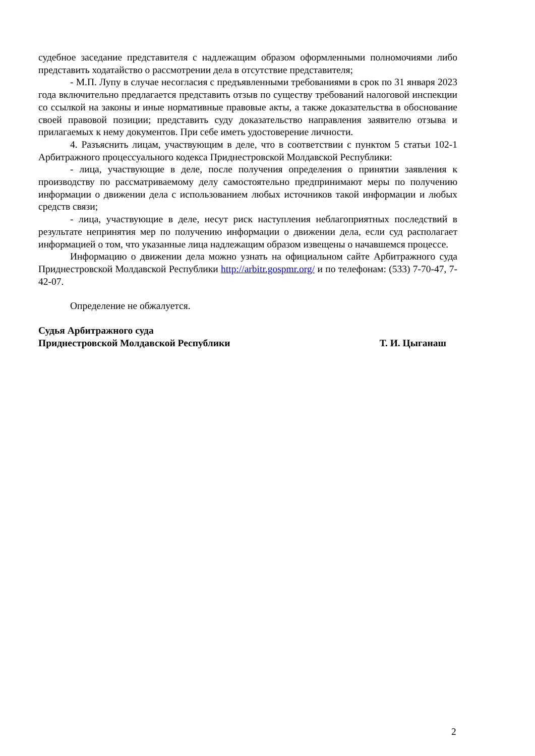судебное заседание представителя с надлежащим образом оформленными полномочиями либо представить ходатайство о рассмотрении дела в отсутствие представителя;
- М.П. Лупу в случае несогласия с предъявленными требованиями в срок по 31 января 2023 года включительно предлагается представить отзыв по существу требований налоговой инспекции со ссылкой на законы и иные нормативные правовые акты, а также доказательства в обоснование своей правовой позиции; представить суду доказательство направления заявителю отзыва и прилагаемых к нему документов. При себе иметь удостоверение личности.
4. Разъяснить лицам, участвующим в деле, что в соответствии с пунктом 5 статьи 102-1 Арбитражного процессуального кодекса Приднестровской Молдавской Республики:
- лица, участвующие в деле, после получения определения о принятии заявления к производству по рассматриваемому делу самостоятельно предпринимают меры по получению информации о движении дела с использованием любых источников такой информации и любых средств связи;
- лица, участвующие в деле, несут риск наступления неблагоприятных последствий в результате непринятия мер по получению информации о движении дела, если суд располагает информацией о том, что указанные лица надлежащим образом извещены о начавшемся процессе.
Информацию о движении дела можно узнать на официальном сайте Арбитражного суда Приднестровской Молдавской Республики http://arbitr.gospmr.org/ и по телефонам: (533) 7-70-47, 7-42-07.
Определение не обжалуется.
Судья Арбитражного суда
Приднестровской Молдавской Республики Т. И. Цыганаш
2